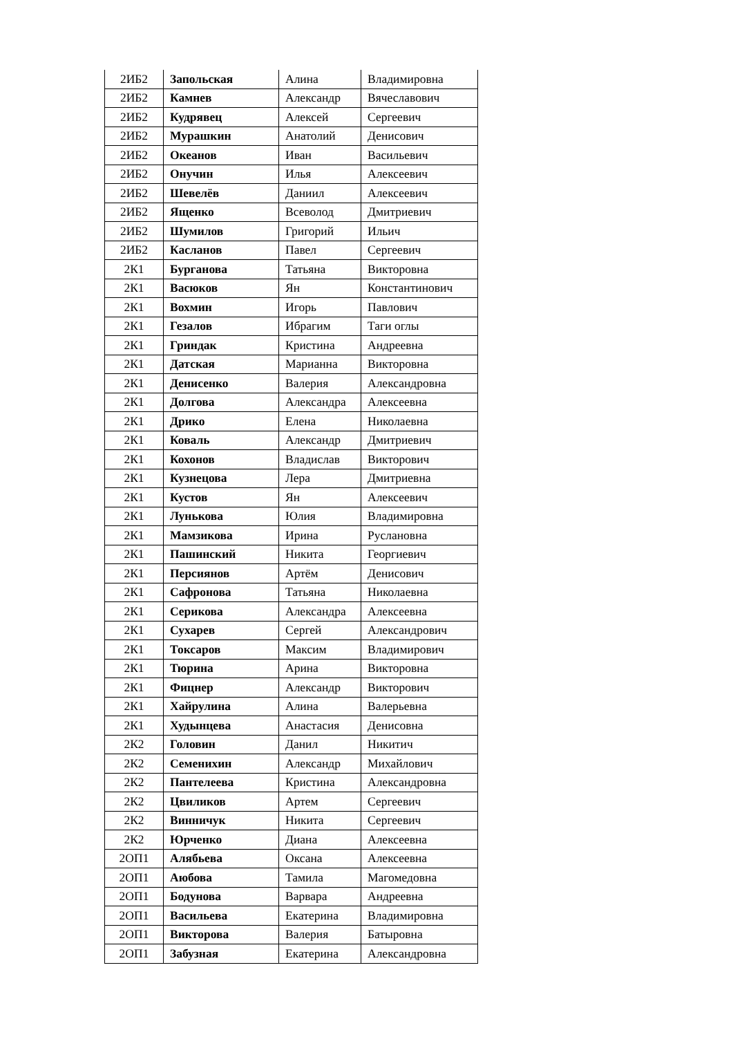| 2ИБ2 | Запольская | Алина | Владимировна |
| 2ИБ2 | Камнев | Александр | Вячеславович |
| 2ИБ2 | Кудрявец | Алексей | Сергеевич |
| 2ИБ2 | Мурашкин | Анатолий | Денисович |
| 2ИБ2 | Океанов | Иван | Васильевич |
| 2ИБ2 | Онучин | Илья | Алексеевич |
| 2ИБ2 | Шевелёв | Даниил | Алексеевич |
| 2ИБ2 | Ященко | Всеволод | Дмитриевич |
| 2ИБ2 | Шумилов | Григорий | Ильич |
| 2ИБ2 | Касланов | Павел | Сергеевич |
| 2К1 | Бурганова | Татьяна | Викторовна |
| 2К1 | Васюков | Ян | Константинович |
| 2К1 | Вохмин | Игорь | Павлович |
| 2К1 | Гезалов | Ибрагим | Таги оглы |
| 2К1 | Гриндак | Кристина | Андреевна |
| 2К1 | Датская | Марианна | Викторовна |
| 2К1 | Денисенко | Валерия | Александровна |
| 2К1 | Долгова | Александра | Алексеевна |
| 2К1 | Дрико | Елена | Николаевна |
| 2К1 | Коваль | Александр | Дмитриевич |
| 2К1 | Кохонов | Владислав | Викторович |
| 2К1 | Кузнецова | Лера | Дмитриевна |
| 2К1 | Кустов | Ян | Алексеевич |
| 2К1 | Лунькова | Юлия | Владимировна |
| 2К1 | Мамзикова | Ирина | Руслановна |
| 2К1 | Пашинский | Никита | Георгиевич |
| 2К1 | Персиянов | Артём | Денисович |
| 2К1 | Сафронова | Татьяна | Николаевна |
| 2К1 | Серикова | Александра | Алексеевна |
| 2К1 | Сухарев | Сергей | Александрович |
| 2К1 | Токсаров | Максим | Владимирович |
| 2К1 | Тюрина | Арина | Викторовна |
| 2К1 | Фицнер | Александр | Викторович |
| 2К1 | Хайрулина | Алина | Валерьевна |
| 2К1 | Худынцева | Анастасия | Денисовна |
| 2К2 | Головин | Данил | Никитич |
| 2К2 | Семенихин | Александр | Михайлович |
| 2К2 | Пантелеева | Кристина | Александровна |
| 2К2 | Цвиликов | Артем | Сергеевич |
| 2К2 | Винничук | Никита | Сергеевич |
| 2К2 | Юрченко | Диана | Алексеевна |
| 2ОП1 | Алябьева | Оксана | Алексеевна |
| 2ОП1 | Аюбова | Тамила | Магомедовна |
| 2ОП1 | Бодунова | Варвара | Андреевна |
| 2ОП1 | Васильева | Екатерина | Владимировна |
| 2ОП1 | Викторова | Валерия | Батыровна |
| 2ОП1 | Забузная | Екатерина | Александровна |